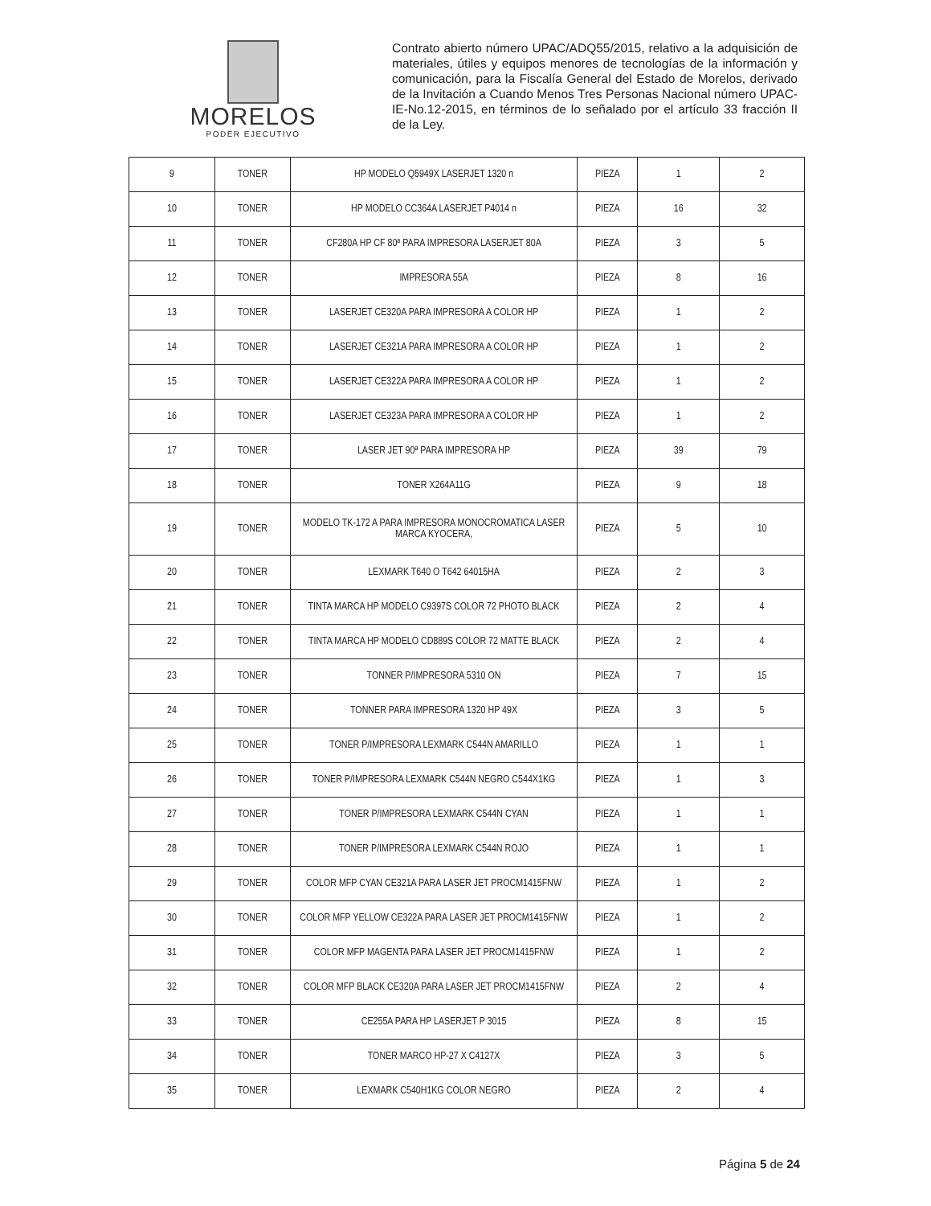MORELOS
PODER EJECUTIVO
Contrato abierto número UPAC/ADQ55/2015, relativo a la adquisición de materiales, útiles y equipos menores de tecnologías de la información y comunicación, para la Fiscalía General del Estado de Morelos, derivado de la Invitación a Cuando Menos Tres Personas Nacional número UPAC-IE-No.12-2015, en términos de lo señalado por el artículo 33 fracción II de la Ley.
| 9 | TONER | HP MODELO Q5949X LASERJET 1320 n | PIEZA | 1 | 2 |
| 10 | TONER | HP MODELO CC364A LASERJET P4014 n | PIEZA | 16 | 32 |
| 11 | TONER | CF280A HP CF 80ª PARA IMPRESORA LASERJET 80A | PIEZA | 3 | 5 |
| 12 | TONER | IMPRESORA 55A | PIEZA | 8 | 16 |
| 13 | TONER | LASERJET CE320A PARA IMPRESORA A COLOR HP | PIEZA | 1 | 2 |
| 14 | TONER | LASERJET CE321A PARA IMPRESORA A COLOR HP | PIEZA | 1 | 2 |
| 15 | TONER | LASERJET CE322A PARA IMPRESORA A COLOR HP | PIEZA | 1 | 2 |
| 16 | TONER | LASERJET CE323A PARA IMPRESORA A COLOR HP | PIEZA | 1 | 2 |
| 17 | TONER | LASER JET 90ª PARA IMPRESORA HP | PIEZA | 39 | 79 |
| 18 | TONER | TONER X264A11G | PIEZA | 9 | 18 |
| 19 | TONER | MODELO TK-172 A PARA IMPRESORA MONOCROMATICA LASER MARCA KYOCERA, | PIEZA | 5 | 10 |
| 20 | TONER | LEXMARK T640 O T642 64015HA | PIEZA | 2 | 3 |
| 21 | TONER | TINTA MARCA HP MODELO C9397S COLOR 72 PHOTO BLACK | PIEZA | 2 | 4 |
| 22 | TONER | TINTA MARCA HP MODELO CD889S COLOR 72 MATTE BLACK | PIEZA | 2 | 4 |
| 23 | TONER | TONNER P/IMPRESORA 5310 ON | PIEZA | 7 | 15 |
| 24 | TONER | TONNER PARA IMPRESORA 1320 HP 49X | PIEZA | 3 | 5 |
| 25 | TONER | TONER P/IMPRESORA LEXMARK C544N AMARILLO | PIEZA | 1 | 1 |
| 26 | TONER | TONER P/IMPRESORA LEXMARK C544N NEGRO C544X1KG | PIEZA | 1 | 3 |
| 27 | TONER | TONER P/IMPRESORA LEXMARK C544N CYAN | PIEZA | 1 | 1 |
| 28 | TONER | TONER P/IMPRESORA LEXMARK C544N ROJO | PIEZA | 1 | 1 |
| 29 | TONER | COLOR MFP CYAN CE321A PARA LASER JET PROCM1415FNW | PIEZA | 1 | 2 |
| 30 | TONER | COLOR MFP YELLOW CE322A PARA LASER JET PROCM1415FNW | PIEZA | 1 | 2 |
| 31 | TONER | COLOR MFP MAGENTA PARA LASER JET PROCM1415FNW | PIEZA | 1 | 2 |
| 32 | TONER | COLOR MFP BLACK CE320A PARA LASER JET PROCM1415FNW | PIEZA | 2 | 4 |
| 33 | TONER | CE255A PARA HP LASERJET P 3015 | PIEZA | 8 | 15 |
| 34 | TONER | TONER MARCO HP-27 X C4127X | PIEZA | 3 | 5 |
| 35 | TONER | LEXMARK C540H1KG COLOR NEGRO | PIEZA | 2 | 4 |
Página 5 de 24